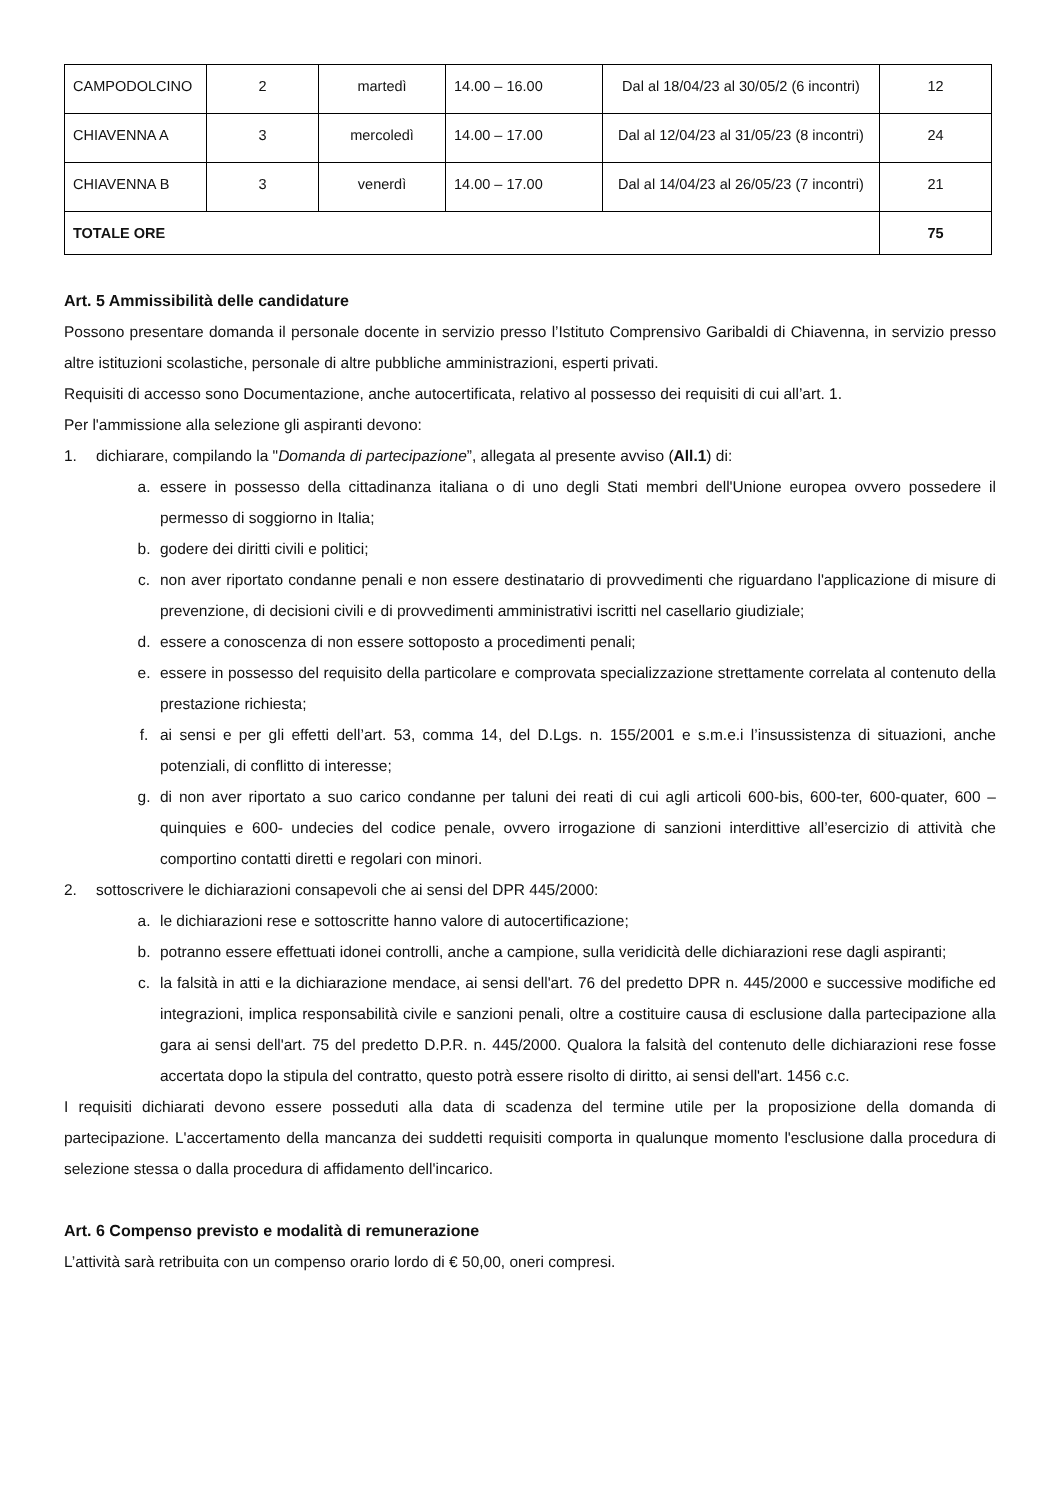| CAMPODOLCINO | 2 | martedì | 14.00 – 16.00 | Dal al 18/04/23 al 30/05/2 (6 incontri) | 12 |
| CHIAVENNA A | 3 | mercoledì | 14.00 – 17.00 | Dal al 12/04/23 al 31/05/23 (8 incontri) | 24 |
| CHIAVENNA B | 3 | venerdì | 14.00 – 17.00 | Dal al 14/04/23 al 26/05/23 (7 incontri) | 21 |
| TOTALE ORE | | | | | 75 |
Art. 5 Ammissibilità delle candidature
Possono presentare domanda il personale docente in servizio presso l’Istituto Comprensivo Garibaldi di Chiavenna, in servizio presso altre istituzioni scolastiche, personale di altre pubbliche amministrazioni, esperti privati.
Requisiti di accesso sono Documentazione, anche autocertificata, relativo al possesso dei requisiti di cui all’art. 1.
Per l'ammissione alla selezione gli aspiranti devono:
1. dichiarare, compilando la "Domanda di partecipazione”, allegata al presente avviso (All.1) di:
a. essere in possesso della cittadinanza italiana o di uno degli Stati membri dell'Unione europea ovvero possedere il permesso di soggiorno in Italia;
b. godere dei diritti civili e politici;
c. non aver riportato condanne penali e non essere destinatario di provvedimenti che riguardano l'applicazione di misure di prevenzione, di decisioni civili e di provvedimenti amministrativi iscritti nel casellario giudiziale;
d. essere a conoscenza di non essere sottoposto a procedimenti penali;
e. essere in possesso del requisito della particolare e comprovata specializzazione strettamente correlata al contenuto della prestazione richiesta;
f. ai sensi e per gli effetti dell’art. 53, comma 14, del D.Lgs. n. 155/2001 e s.m.e.i l’insussistenza di situazioni, anche potenziali, di conflitto di interesse;
g. di non aver riportato a suo carico condanne per taluni dei reati di cui agli articoli 600-bis, 600-ter, 600-quater, 600 – quinquies e 600- undecies del codice penale, ovvero irrogazione di sanzioni interdittive all’esercizio di attività che comportino contatti diretti e regolari con minori.
2. sottoscrivere le dichiarazioni consapevoli che ai sensi del DPR 445/2000:
a. le dichiarazioni rese e sottoscritte hanno valore di autocertificazione;
b. potranno essere effettuati idonei controlli, anche a campione, sulla veridicità delle dichiarazioni rese dagli aspiranti;
c. la falsità in atti e la dichiarazione mendace, ai sensi dell'art. 76 del predetto DPR n. 445/2000 e successive modifiche ed integrazioni, implica responsabilità civile e sanzioni penali, oltre a costituire causa di esclusione dalla partecipazione alla gara ai sensi dell'art. 75 del predetto D.P.R. n. 445/2000. Qualora la falsità del contenuto delle dichiarazioni rese fosse accertata dopo la stipula del contratto, questo potrà essere risolto di diritto, ai sensi dell'art. 1456 c.c.
I requisiti dichiarati devono essere posseduti alla data di scadenza del termine utile per la proposizione della domanda di partecipazione. L'accertamento della mancanza dei suddetti requisiti comporta in qualunque momento l'esclusione dalla procedura di selezione stessa o dalla procedura di affidamento dell'incarico.
Art. 6 Compenso previsto e modalità di remunerazione
L’attività sarà retribuita con un compenso orario lordo di € 50,00, oneri compresi.